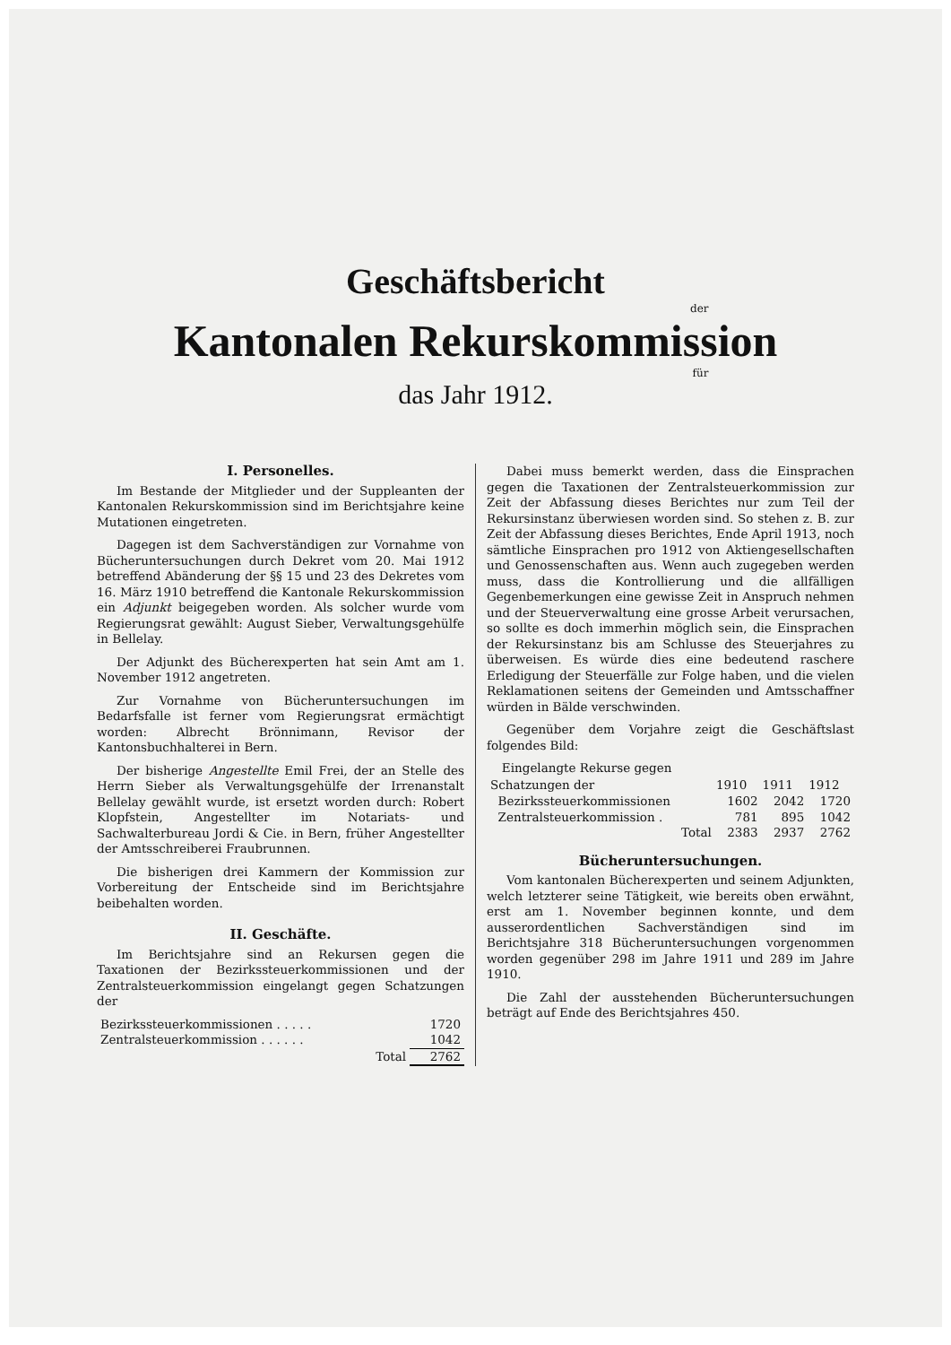Geschäftsbericht
der
Kantonalen Rekurskommission
für
das Jahr 1912.
I. Personelles.
Im Bestande der Mitglieder und der Suppleanten der Kantonalen Rekurskommission sind im Berichtsjahre keine Mutationen eingetreten.
Dagegen ist dem Sachverständigen zur Vornahme von Bücheruntersuchungen durch Dekret vom 20. Mai 1912 betreffend Abänderung der §§ 15 und 23 des Dekretes vom 16. März 1910 betreffend die Kantonale Rekurskommission ein Adjunkt beigegeben worden. Als solcher wurde vom Regierungsrat gewählt: August Sieber, Verwaltungsgehülfe in Bellelay.
Der Adjunkt des Bücherexperten hat sein Amt am 1. November 1912 angetreten.
Zur Vornahme von Bücheruntersuchungen im Bedarfsfalle ist ferner vom Regierungsrat ermächtigt worden: Albrecht Brönnimann, Revisor der Kantonsbuchhalterei in Bern.
Der bisherige Angestellte Emil Frei, der an Stelle des Herrn Sieber als Verwaltungsgehülfe der Irrenanstalt Bellelay gewählt wurde, ist ersetzt worden durch: Robert Klopfstein, Angestellter im Notariats- und Sachwalterbureau Jordi & Cie. in Bern, früher Angestellter der Amtsschreiberei Fraubrunnen.
Die bisherigen drei Kammern der Kommission zur Vorbereitung der Entscheide sind im Berichtsjahre beibehalten worden.
II. Geschäfte.
Im Berichtsjahre sind an Rekursen gegen die Taxationen der Bezirkssteuerkommissionen und der Zentralsteuerkommission eingelangt gegen Schatzungen der
| Bezirkssteuerkommissionen . . . . . | 1720 |
| Zentralsteuerkommission . . . . . . | 1042 |
| Total | 2762 |
Dabei muss bemerkt werden, dass die Einsprachen gegen die Taxationen der Zentralsteuerkommission zur Zeit der Abfassung dieses Berichtes nur zum Teil der Rekursinstanz überwiesen worden sind. So stehen z. B. zur Zeit der Abfassung dieses Berichtes, Ende April 1913, noch sämtliche Einsprachen pro 1912 von Aktiengesellschaften und Genossenschaften aus. Wenn auch zugegeben werden muss, dass die Kontrollierung und die allfälligen Gegenbemerkungen eine gewisse Zeit in Anspruch nehmen und der Steuerverwaltung eine grosse Arbeit verursachen, so sollte es doch immerhin möglich sein, die Einsprachen der Rekursinstanz bis am Schlusse des Steuerjahres zu überweisen. Es würde dies eine bedeutend raschere Erledigung der Steuerfälle zur Folge haben, und die vielen Reklamationen seitens der Gemeinden und Amtsschaffner würden in Bälde verschwinden.
Gegenüber dem Vorjahre zeigt die Geschäftslast folgendes Bild:
| Eingelangte Rekurse gegen | | | |
| Schatzungen der | 1910 | 1911 | 1912 |
| Bezirkssteuerkommissionen | 1602 | 2042 | 1720 |
| Zentralsteuerkommission . | 781 | 895 | 1042 |
| Total | 2383 | 2937 | 2762 |
Bücheruntersuchungen.
Vom kantonalen Bücherexperten und seinem Adjunkten, welch letzterer seine Tätigkeit, wie bereits oben erwähnt, erst am 1. November beginnen konnte, und dem ausserordentlichen Sachverständigen sind im Berichtsjahre 318 Bücheruntersuchungen vorgenommen worden gegenüber 298 im Jahre 1911 und 289 im Jahre 1910.
Die Zahl der ausstehenden Bücheruntersuchungen beträgt auf Ende des Berichtsjahres 450.